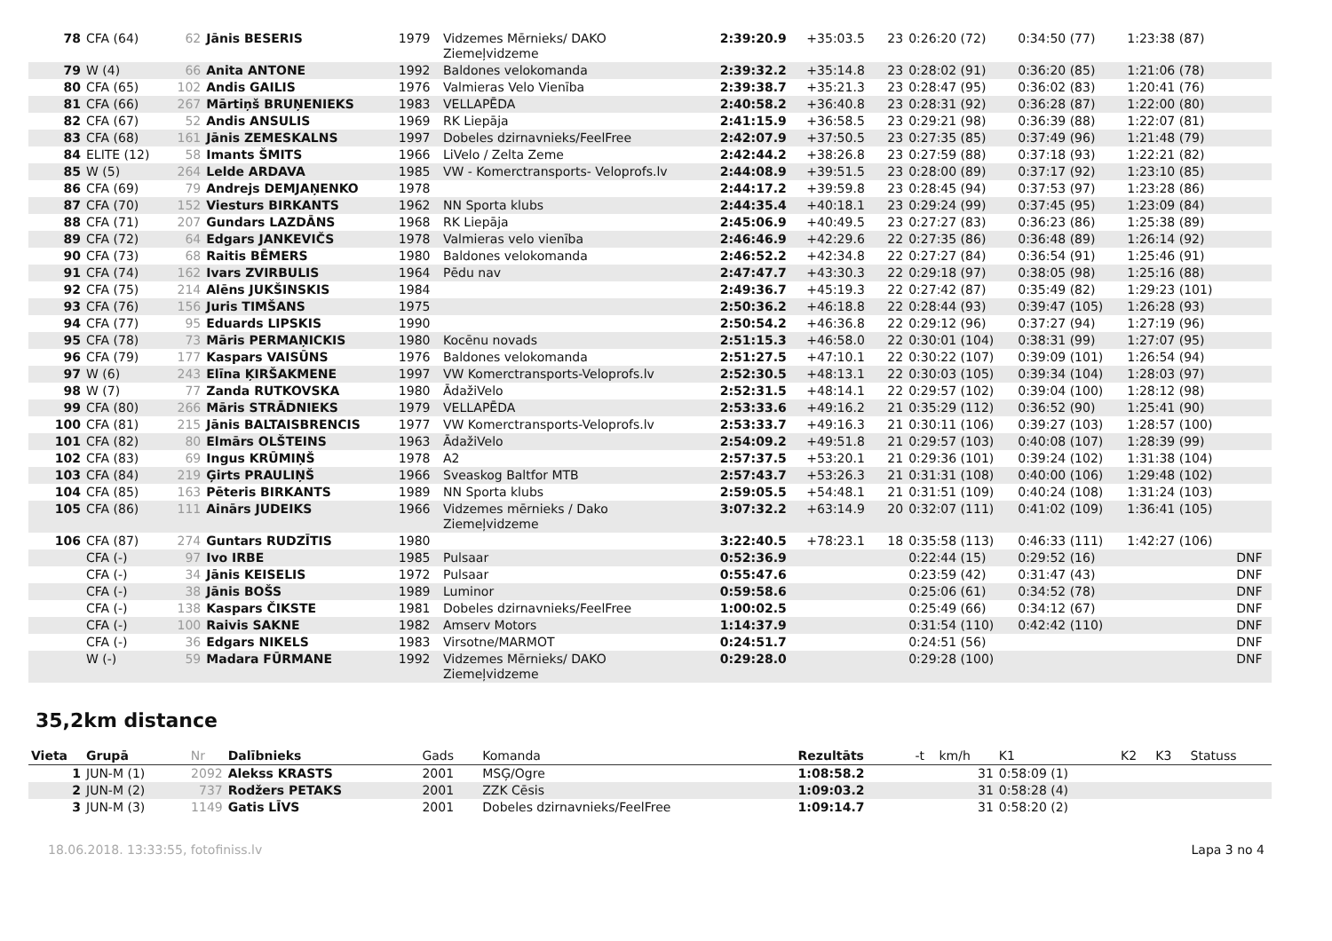| 78 | CFA (64) | 62 | Jānis BESERIS | 1979 | Vidzemes Mērnieks/ DAKO Ziemeļvidzeme | 2:39:20.9 | +35:03.5 | 23 | 0:26:20 (72) | 0:34:50 (77) | 1:23:38 (87) | |
| 79 | W (4) | 66 | Anita ANTONE | 1992 | Baldones velokomanda | 2:39:32.2 | +35:14.8 | 23 | 0:28:02 (91) | 0:36:20 (85) | 1:21:06 (78) | |
| 80 | CFA (65) | 102 | Andis GAILIS | 1976 | Valmieras Velo Vienība | 2:39:38.7 | +35:21.3 | 23 | 0:28:47 (95) | 0:36:02 (83) | 1:20:41 (76) | |
| 81 | CFA (66) | 267 | Mārtiņš BRUŅENIEKS | 1983 | VELLAPĒDA | 2:40:58.2 | +36:40.8 | 23 | 0:28:31 (92) | 0:36:28 (87) | 1:22:00 (80) | |
| 82 | CFA (67) | 52 | Andis ANSULIS | 1969 | RK Liepāja | 2:41:15.9 | +36:58.5 | 23 | 0:29:21 (98) | 0:36:39 (88) | 1:22:07 (81) | |
| 83 | CFA (68) | 161 | Jānis ZEMESKALNS | 1997 | Dobeles dzirnavnieks/FeelFree | 2:42:07.9 | +37:50.5 | 23 | 0:27:35 (85) | 0:37:49 (96) | 1:21:48 (79) | |
| 84 | ELITE (12) | 58 | Imants ŠMITS | 1966 | LiVelo / Zelta Zeme | 2:42:44.2 | +38:26.8 | 23 | 0:27:59 (88) | 0:37:18 (93) | 1:22:21 (82) | |
| 85 | W (5) | 264 | Lelde ARDAVA | 1985 | VW - Komerctransports- Veloprofs.lv | 2:44:08.9 | +39:51.5 | 23 | 0:28:00 (89) | 0:37:17 (92) | 1:23:10 (85) | |
| 86 | CFA (69) | 79 | Andrejs DEMJAŅENKO | 1978 | | 2:44:17.2 | +39:59.8 | 23 | 0:28:45 (94) | 0:37:53 (97) | 1:23:28 (86) | |
| 87 | CFA (70) | 152 | Viesturs BIRKANTS | 1962 | NN Sporta klubs | 2:44:35.4 | +40:18.1 | 23 | 0:29:24 (99) | 0:37:45 (95) | 1:23:09 (84) | |
| 88 | CFA (71) | 207 | Gundars LAZDĀNS | 1968 | RK Liepāja | 2:45:06.9 | +40:49.5 | 23 | 0:27:27 (83) | 0:36:23 (86) | 1:25:38 (89) | |
| 89 | CFA (72) | 64 | Edgars JANKEVIČS | 1978 | Valmieras velo vienība | 2:46:46.9 | +42:29.6 | 22 | 0:27:35 (86) | 0:36:48 (89) | 1:26:14 (92) | |
| 90 | CFA (73) | 68 | Raitis BĒMERS | 1980 | Baldones velokomanda | 2:46:52.2 | +42:34.8 | 22 | 0:27:27 (84) | 0:36:54 (91) | 1:25:46 (91) | |
| 91 | CFA (74) | 162 | Ivars ZVIRBULIS | 1964 | Pēdu nav | 2:47:47.7 | +43:30.3 | 22 | 0:29:18 (97) | 0:38:05 (98) | 1:25:16 (88) | |
| 92 | CFA (75) | 214 | Alēns JUKŠINSKIS | 1984 | | 2:49:36.7 | +45:19.3 | 22 | 0:27:42 (87) | 0:35:49 (82) | 1:29:23 (101) | |
| 93 | CFA (76) | 156 | Juris TIMŠANS | 1975 | | 2:50:36.2 | +46:18.8 | 22 | 0:28:44 (93) | 0:39:47 (105) | 1:26:28 (93) | |
| 94 | CFA (77) | 95 | Eduards LIPSKIS | 1990 | | 2:50:54.2 | +46:36.8 | 22 | 0:29:12 (96) | 0:37:27 (94) | 1:27:19 (96) | |
| 95 | CFA (78) | 73 | Māris PERMAŅICKIS | 1980 | Kocēnu novads | 2:51:15.3 | +46:58.0 | 22 | 0:30:01 (104) | 0:38:31 (99) | 1:27:07 (95) | |
| 96 | CFA (79) | 177 | Kaspars VAISŪNS | 1976 | Baldones velokomanda | 2:51:27.5 | +47:10.1 | 22 | 0:30:22 (107) | 0:39:09 (101) | 1:26:54 (94) | |
| 97 | W (6) | 243 | Elīna ĶIRŠAKMENE | 1997 | VW Komerctransports-Veloprofs.lv | 2:52:30.5 | +48:13.1 | 22 | 0:30:03 (105) | 0:39:34 (104) | 1:28:03 (97) | |
| 98 | W (7) | 77 | Zanda RUTKOVSKA | 1980 | ĀdažiVelo | 2:52:31.5 | +48:14.1 | 22 | 0:29:57 (102) | 0:39:04 (100) | 1:28:12 (98) | |
| 99 | CFA (80) | 266 | Māris STRĀDNIEKS | 1979 | VELLAPĒDA | 2:53:33.6 | +49:16.2 | 21 | 0:35:29 (112) | 0:36:52 (90) | 1:25:41 (90) | |
| 100 | CFA (81) | 215 | Jānis BALTAISBRENCIS | 1977 | VW Komerctransports-Veloprofs.lv | 2:53:33.7 | +49:16.3 | 21 | 0:30:11 (106) | 0:39:27 (103) | 1:28:57 (100) | |
| 101 | CFA (82) | 80 | Elmārs OLŠTEINS | 1963 | ĀdažiVelo | 2:54:09.2 | +49:51.8 | 21 | 0:29:57 (103) | 0:40:08 (107) | 1:28:39 (99) | |
| 102 | CFA (83) | 69 | Ingus KRŪMIŅŠ | 1978 | A2 | 2:57:37.5 | +53:20.1 | 21 | 0:29:36 (101) | 0:39:24 (102) | 1:31:38 (104) | |
| 103 | CFA (84) | 219 | Ģirts PRAULIŅŠ | 1966 | Sveaskog Baltfor MTB | 2:57:43.7 | +53:26.3 | 21 | 0:31:31 (108) | 0:40:00 (106) | 1:29:48 (102) | |
| 104 | CFA (85) | 163 | Pēteris BIRKANTS | 1989 | NN Sporta klubs | 2:59:05.5 | +54:48.1 | 21 | 0:31:51 (109) | 0:40:24 (108) | 1:31:24 (103) | |
| 105 | CFA (86) | 111 | Ainārs JUDEIKS | 1966 | Vidzemes mērnieks / Dako Ziemeļvidzeme | 3:07:32.2 | +63:14.9 | 20 | 0:32:07 (111) | 0:41:02 (109) | 1:36:41 (105) | |
| 106 | CFA (87) | 274 | Guntars RUDZĪTIS | 1980 | | 3:22:40.5 | +78:23.1 | 18 | 0:35:58 (113) | 0:46:33 (111) | 1:42:27 (106) | |
| | CFA (-) | 97 | Ivo IRBE | 1985 | Pulsaar | 0:52:36.9 | | | 0:22:44 (15) | 0:29:52 (16) | | DNF |
| | CFA (-) | 34 | Jānis KEISELIS | 1972 | Pulsaar | 0:55:47.6 | | | 0:23:59 (42) | 0:31:47 (43) | | DNF |
| | CFA (-) | 38 | Jānis BOŠS | 1989 | Luminor | 0:59:58.6 | | | 0:25:06 (61) | 0:34:52 (78) | | DNF |
| | CFA (-) | 138 | Kaspars ČIKSTE | 1981 | Dobeles dzirnavnieks/FeelFree | 1:00:02.5 | | | 0:25:49 (66) | 0:34:12 (67) | | DNF |
| | CFA (-) | 100 | Raivis SAKNE | 1982 | Amserv Motors | 1:14:37.9 | | | 0:31:54 (110) | 0:42:42 (110) | | DNF |
| | CFA (-) | 36 | Edgars NIKELS | 1983 | Virsotne/MARMOT | 0:24:51.7 | | | 0:24:51 (56) | | | DNF |
| | W (-) | 59 | Madara FŪRMANE | 1992 | Vidzemes Mērnieks/ DAKO Ziemeļvidzeme | 0:29:28.0 | | | 0:29:28 (100) | | | DNF |
35,2km distance
| Vieta | Grupā | Nr | Dalībnieks | Gads | Komanda | Rezultāts | -t | km/h | K1 | K2 | K3 | Statuss |
| --- | --- | --- | --- | --- | --- | --- | --- | --- | --- | --- | --- | --- |
| 1 | JUN-M (1) | 2092 | Alekss KRASTS | 2001 | MSĢ/Ogre | 1:08:58.2 | | 31 | 0:58:09 (1) | | | |
| 2 | JUN-M (2) | 737 | Rodžers PETAKS | 2001 | ZZK Cēsis | 1:09:03.2 | | 31 | 0:58:28 (4) | | | |
| 3 | JUN-M (3) | 1149 | Gatis LĪVS | 2001 | Dobeles dzirnavnieks/FeelFree | 1:09:14.7 | | 31 | 0:58:20 (2) | | | |
18.06.2018. 13:33:55, fotofiniss.lv Lapa 3 no 4